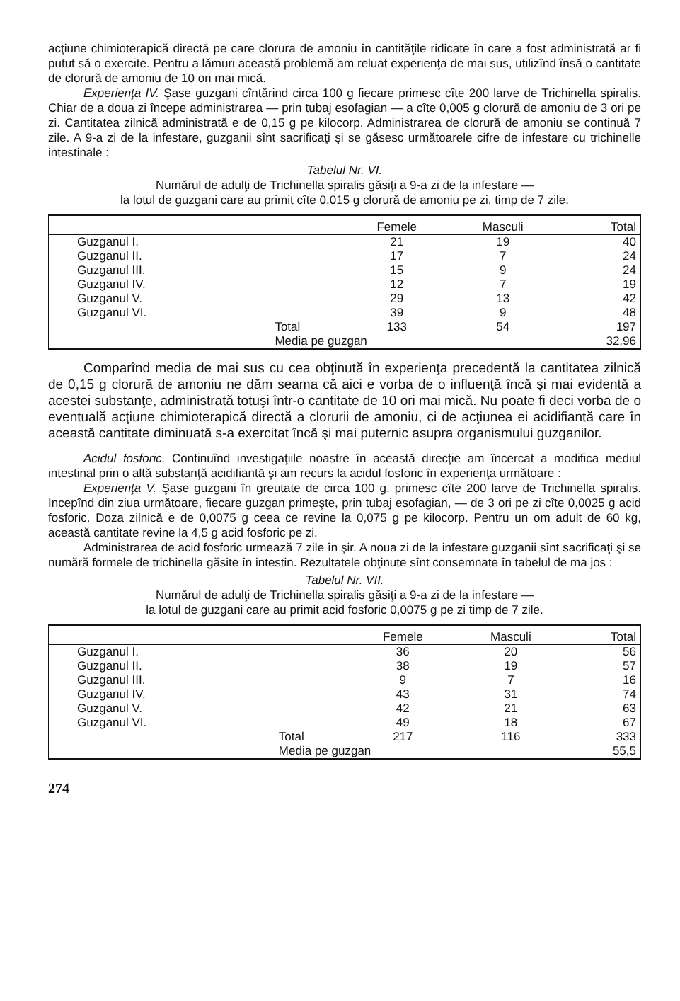acţiune chimioterapică directă pe care clorura de amoniu în cantităţile ridicate în care a fost administrată ar fi putut să o exercite. Pentru a lămuri această problemă am reluat experienţa de mai sus, utilizînd însă o cantitate de clorură de amoniu de 10 ori mai mică.
Experienţa IV. Şase guzgani cîntărind circa 100 g fiecare primesc cîte 200 larve de Trichinella spiralis. Chiar de a doua zi începe administrarea — prin tubaj esofagian — a cîte 0,005 g clorură de amoniu de 3 ori pe zi. Cantitatea zilnică administrată e de 0,15 g pe kilocorp. Administrarea de clorură de amoniu se continuă 7 zile. A 9-a zi de la infestare, guzganii sînt sacrificaţi şi se găsesc următoarele cifre de infestare cu trichinelle intestinale :
Tabelul Nr. VI.
Numărul de adulţi de Trichinella spiralis găsiţi a 9-a zi de la infestare —
la lotul de guzgani care au primit cîte 0,015 g clorură de amoniu pe zi, timp de 7 zile.
| | | Femele | Masculi | Total |
| --- | --- | --- | --- | --- |
| Guzganul I. | | 21 | 19 | 40 |
| Guzganul II. | | 17 | 7 | 24 |
| Guzganul III. | | 15 | 9 | 24 |
| Guzganul IV. | | 12 | 7 | 19 |
| Guzganul V. | | 29 | 13 | 42 |
| Guzganul VI. | | 39 | 9 | 48 |
| | Total | 133 | 54 | 197 |
| | Media pe guzgan | | | 32,96 |
Comparînd media de mai sus cu cea obţinută în experienţa precedentă la cantitatea zilnică de 0,15 g clorură de amoniu ne dăm seama că aici e vorba de o influenţă încă şi mai evidentă a acestei substanţe, administrată totuşi într-o cantitate de 10 ori mai mică. Nu poate fi deci vorba de o eventuală acţiune chimioterapică directă a clorurii de amoniu, ci de acţiunea ei acidifiantă care în această cantitate diminuată s-a exercitat încă şi mai puternic asupra organismului guzganilor.
Acidul fosforic. Continuînd investigaţiile noastre în această direcţie am încercat a modifica mediul intestinal prin o altă substanţă acidifiantă şi am recurs la acidul fosforic în experienţa următoare :
Experienţa V. Şase guzgani în greutate de circa 100 g. primesc cîte 200 larve de Trichinella spiralis. Incepînd din ziua următoare, fiecare guzgan primeşte, prin tubaj esofagian, — de 3 ori pe zi cîte 0,0025 g acid fosforic. Doza zilnică e de 0,0075 g ceea ce revine la 0,075 g pe kilocorp. Pentru un om adult de 60 kg, această cantitate revine la 4,5 g acid fosforic pe zi.
Administrarea de acid fosforic urmează 7 zile în şir. A noua zi de la infestare guzganii sînt sacrificaţi şi se numără formele de trichinella găsite în intestin. Rezultatele obţinute sînt consemnate în tabelul de ma jos :
Tabelul Nr. VII.
Numărul de adulţi de Trichinella spiralis găsiţi a 9-a zi de la infestare —
la lotul de guzgani care au primit acid fosforic 0,0075 g pe zi timp de 7 zile.
| | | Femele | Masculi | Total |
| --- | --- | --- | --- | --- |
| Guzganul I. | | 36 | 20 | 56 |
| Guzganul II. | | 38 | 19 | 57 |
| Guzganul III. | | 9 | 7 | 16 |
| Guzganul IV. | | 43 | 31 | 74 |
| Guzganul V. | | 42 | 21 | 63 |
| Guzganul VI. | | 49 | 18 | 67 |
| | Total | 217 | 116 | 333 |
| | Media pe guzgan | | | 55,5 |
274